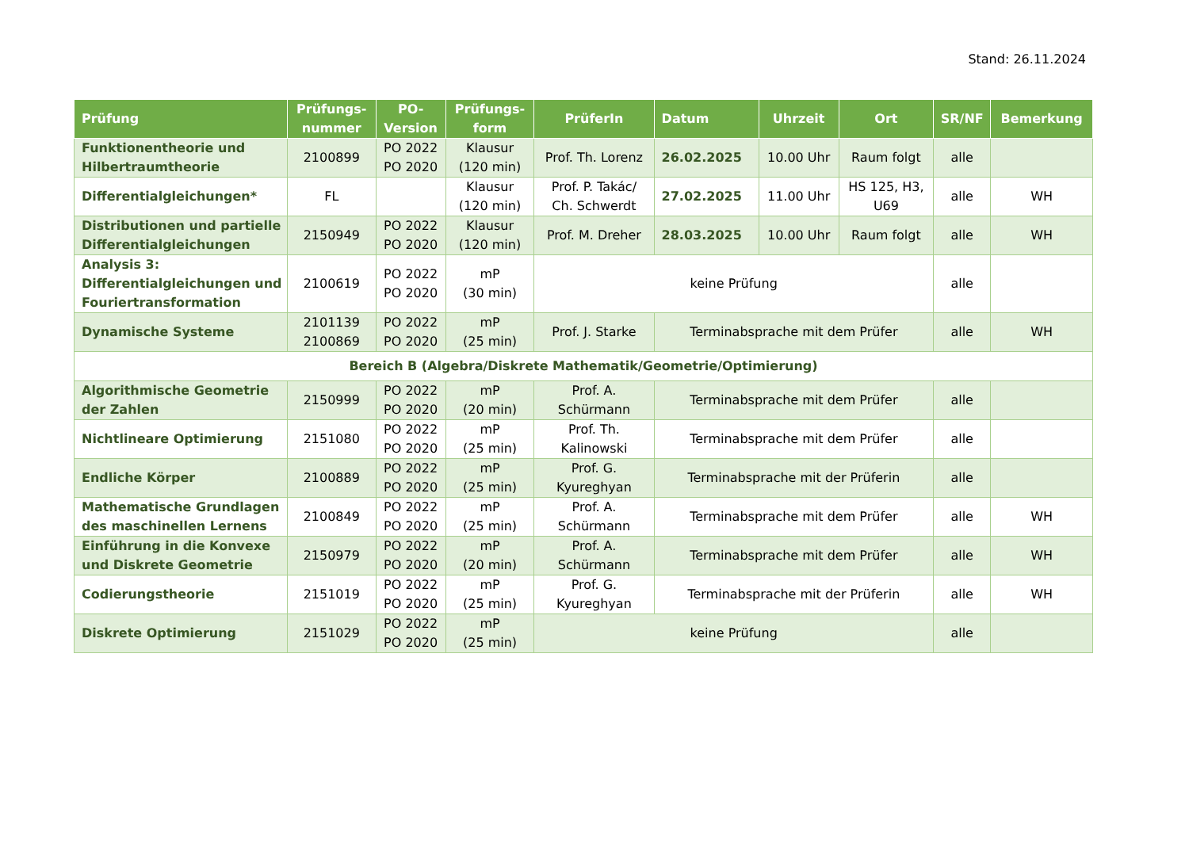Stand: 26.11.2024
| Prüfung | Prüfungs- nummer | PO- Version | Prüfungs- form | PrüferIn | Datum | Uhrzeit | Ort | SR/NF | Bemerkung |
| --- | --- | --- | --- | --- | --- | --- | --- | --- | --- |
| Funktionentheorie und Hilbertraumtheorie | 2100899 | PO 2022 PO 2020 | Klausur (120 min) | Prof. Th. Lorenz | 26.02.2025 | 10.00 Uhr | Raum folgt | alle | |
| Differentialgleichungen* | FL | | Klausur (120 min) | Prof. P. Takác/ Ch. Schwerdt | 27.02.2025 | 11.00 Uhr | HS 125, H3, U69 | alle | WH |
| Distributionen und partielle Differentialgleichungen | 2150949 | PO 2022 PO 2020 | Klausur (120 min) | Prof. M. Dreher | 28.03.2025 | 10.00 Uhr | Raum folgt | alle | WH |
| Analysis 3: Differentialgleichungen und Fouriertransformation | 2100619 | PO 2022 PO 2020 | mP (30 min) | keine Prüfung | | | | alle | |
| Dynamische Systeme | 2101139 2100869 | PO 2022 PO 2020 | mP (25 min) | Prof. J. Starke | Terminabsprache mit dem Prüfer | | | alle | WH |
| Bereich B (Algebra/Diskrete Mathematik/Geometrie/Optimierung) | | | | | | | | | |
| Algorithmische Geometrie der Zahlen | 2150999 | PO 2022 PO 2020 | mP (20 min) | Prof. A. Schürmann | Terminabsprache mit dem Prüfer | | | alle | |
| Nichtlineare Optimierung | 2151080 | PO 2022 PO 2020 | mP (25 min) | Prof. Th. Kalinowski | Terminabsprache mit dem Prüfer | | | alle | |
| Endliche Körper | 2100889 | PO 2022 PO 2020 | mP (25 min) | Prof. G. Kyureghyan | Terminabsprache mit der Prüferin | | | alle | |
| Mathematische Grundlagen des maschinellen Lernens | 2100849 | PO 2022 PO 2020 | mP (25 min) | Prof. A. Schürmann | Terminabsprache mit dem Prüfer | | | alle | WH |
| Einführung in die Konvexe und Diskrete Geometrie | 2150979 | PO 2022 PO 2020 | mP (20 min) | Prof. A. Schürmann | Terminabsprache mit dem Prüfer | | | alle | WH |
| Codierungstheorie | 2151019 | PO 2022 PO 2020 | mP (25 min) | Prof. G. Kyureghyan | Terminabsprache mit der Prüferin | | | alle | WH |
| Diskrete Optimierung | 2151029 | PO 2022 PO 2020 | mP (25 min) | keine Prüfung | | | | alle | |